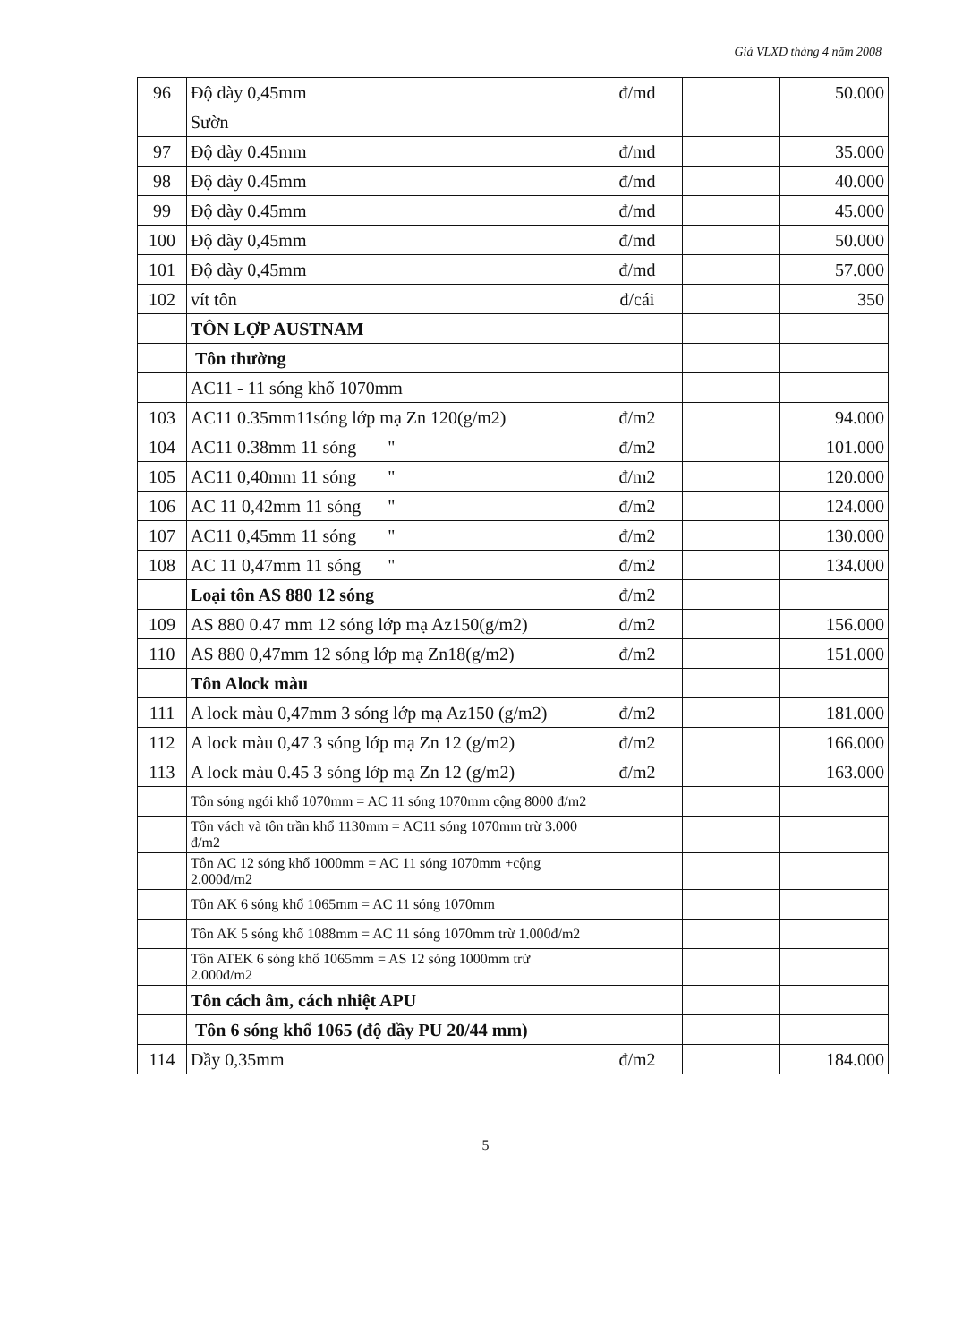Giá VLXD tháng 4 năm 2008
| 96 | Độ dày 0,45mm | đ/md | | 50.000 |
| | Sườn | | | |
| 97 | Độ dày 0.45mm | đ/md | | 35.000 |
| 98 | Độ dày 0.45mm | đ/md | | 40.000 |
| 99 | Độ dày 0.45mm | đ/md | | 45.000 |
| 100 | Độ dày 0,45mm | đ/md | | 50.000 |
| 101 | Độ dày 0,45mm | đ/md | | 57.000 |
| 102 | vít tôn | đ/cái | | 350 |
| | TÔN LỢP AUSTNAM | | | |
| | Tôn thường | | | |
| | AC11 - 11 sóng khổ 1070mm | | | |
| 103 | AC11 0.35mm11sóng lớp mạ Zn 120(g/m2) | đ/m2 | | 94.000 |
| 104 | AC11 0.38mm 11 sóng " | đ/m2 | | 101.000 |
| 105 | AC11 0,40mm 11 sóng " | đ/m2 | | 120.000 |
| 106 | AC 11 0,42mm 11 sóng " | đ/m2 | | 124.000 |
| 107 | AC11 0,45mm 11 sóng " | đ/m2 | | 130.000 |
| 108 | AC 11 0,47mm 11 sóng " | đ/m2 | | 134.000 |
| | Loại tôn AS 880 12 sóng | đ/m2 | | |
| 109 | AS 880 0.47 mm 12 sóng lớp mạ Az150(g/m2) | đ/m2 | | 156.000 |
| 110 | AS 880 0,47mm 12 sóng lớp mạ Zn18(g/m2) | đ/m2 | | 151.000 |
| | Tôn Alock màu | | | |
| 111 | A lock màu 0,47mm 3 sóng lớp mạ Az150 (g/m2) | đ/m2 | | 181.000 |
| 112 | A lock màu 0,47 3 sóng lớp mạ Zn 12 (g/m2) | đ/m2 | | 166.000 |
| 113 | A lock màu 0.45 3 sóng lớp mạ Zn 12 (g/m2) | đ/m2 | | 163.000 |
| | Tôn sóng ngói khổ 1070mm = AC 11 sóng 1070mm cộng 8000 đ/m2 | | | |
| | Tôn vách và tôn trần khổ 1130mm = AC11 sóng 1070mm trừ 3.000 đ/m2 | | | |
| | Tôn AC 12 sóng khổ 1000mm = AC 11 sóng 1070mm +cộng 2.000đ/m2 | | | |
| | Tôn AK 6 sóng khổ 1065mm = AC 11 sóng 1070mm | | | |
| | Tôn AK 5 sóng khổ 1088mm = AC 11 sóng 1070mm trừ 1.000đ/m2 | | | |
| | Tôn ATEK 6 sóng khổ 1065mm = AS 12 sóng 1000mm trừ 2.000đ/m2 | | | |
| | Tôn cách âm, cách nhiệt APU | | | |
| | Tôn 6 sóng khổ 1065 (độ dầy PU 20/44 mm) | | | |
| 114 | Dầy 0,35mm | đ/m2 | | 184.000 |
5